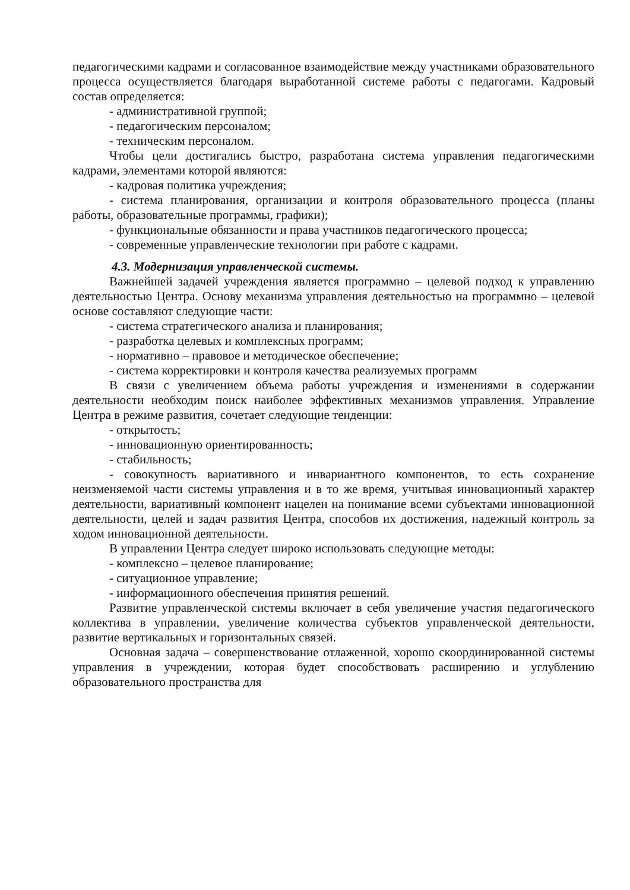педагогическими кадрами и согласованное взаимодействие между участниками образовательного процесса осуществляется благодаря выработанной системе работы с педагогами. Кадровый состав определяется:
- административной группой;
- педагогическим персоналом;
- техническим персоналом.
Чтобы цели достигались быстро, разработана система управления педагогическими кадрами, элементами которой являются:
- кадровая политика учреждения;
- система планирования, организации и контроля образовательного процесса (планы работы, образовательные программы, графики);
- функциональные обязанности и права участников педагогического процесса;
- современные управленческие технологии при работе с кадрами.
4.3. Модернизация управленческой системы.
Важнейшей задачей учреждения является программно – целевой подход к управлению деятельностью Центра. Основу механизма управления деятельностью на программно – целевой основе составляют следующие части:
- система стратегического анализа и планирования;
- разработка целевых и комплексных программ;
- нормативно – правовое и методическое обеспечение;
- система корректировки и контроля качества реализуемых программ
В связи с увеличением объема работы учреждения и изменениями в содержании деятельности необходим поиск наиболее эффективных механизмов управления. Управление Центра в режиме развития, сочетает следующие тенденции:
- открытость;
- инновационную ориентированность;
- стабильность;
- совокупность вариативного и инвариантного компонентов, то есть сохранение неизменяемой части системы управления и в то же время, учитывая инновационный характер деятельности, вариативный компонент нацелен на понимание всеми субъектами инновационной деятельности, целей и задач развития Центра, способов их достижения, надежный контроль за ходом инновационной деятельности.
В управлении Центра следует широко использовать следующие методы:
- комплексно – целевое планирование;
- ситуационное управление;
- информационного обеспечения принятия решений.
Развитие управленческой системы включает в себя увеличение участия педагогического коллектива в управлении, увеличение количества субъектов управленческой деятельности, развитие вертикальных и горизонтальных связей.
Основная задача – совершенствование отлаженной, хорошо скоординированной системы управления в учреждении, которая будет способствовать расширению и углублению образовательного пространства для